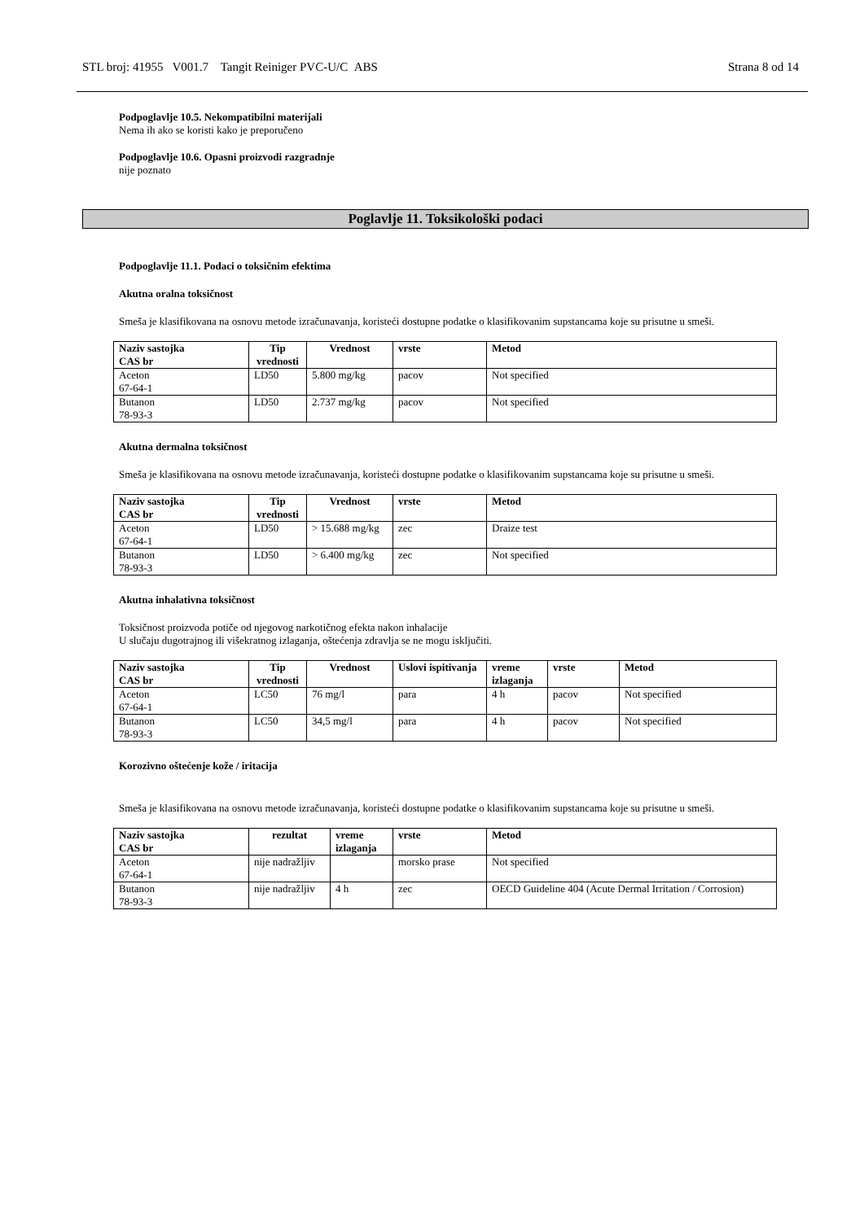STL broj: 41955 V001.7 Tangit Reiniger PVC-U/C ABS Strana 8 od 14
Podpoglavlje 10.5. Nekompatibilni materijali
Nema ih ako se koristi kako je preporučeno
Podpoglavlje 10.6. Opasni proizvodi razgradnje
nije poznato
Poglavlje 11. Toksikološki podaci
Podpoglavlje 11.1. Podaci o toksičnim efektima
Akutna oralna toksičnost
Smeša je klasifikovana na osnovu metode izračunavanja, koristeći dostupne podatke o klasifikovanim supstancama koje su prisutne u smeši.
| Naziv sastojka CAS br | Tip vrednosti | Vrednost | vrste | Metod |
| --- | --- | --- | --- | --- |
| Aceton 67-64-1 | LD50 | 5.800 mg/kg | pacov | Not specified |
| Butanon 78-93-3 | LD50 | 2.737 mg/kg | pacov | Not specified |
Akutna dermalna toksičnost
Smeša je klasifikovana na osnovu metode izračunavanja, koristeći dostupne podatke o klasifikovanim supstancama koje su prisutne u smeši.
| Naziv sastojka CAS br | Tip vrednosti | Vrednost | vrste | Metod |
| --- | --- | --- | --- | --- |
| Aceton 67-64-1 | LD50 | > 15.688 mg/kg | zec | Draize test |
| Butanon 78-93-3 | LD50 | > 6.400 mg/kg | zec | Not specified |
Akutna inhalativna toksičnost
Toksičnost proizvoda potiče od njegovog narkotičnog efekta nakon inhalacije
U slučaju dugotrajnog ili višekratnog izlaganja, oštećenja zdravlja se ne mogu isključiti.
| Naziv sastojka CAS br | Tip vrednosti | Vrednost | Uslovi ispitivanja | vreme izlaganja | vrste | Metod |
| --- | --- | --- | --- | --- | --- | --- |
| Aceton 67-64-1 | LC50 | 76 mg/l | para | 4 h | pacov | Not specified |
| Butanon 78-93-3 | LC50 | 34,5 mg/l | para | 4 h | pacov | Not specified |
Korozivno oštećenje kože / iritacija
Smeša je klasifikovana na osnovu metode izračunavanja, koristeći dostupne podatke o klasifikovanim supstancama koje su prisutne u smeši.
| Naziv sastojka CAS br | rezultat | vreme izlaganja | vrste | Metod |
| --- | --- | --- | --- | --- |
| Aceton 67-64-1 | nije nadražljiv | | morsko prase | Not specified |
| Butanon 78-93-3 | nije nadražljiv | 4 h | zec | OECD Guideline 404 (Acute Dermal Irritation / Corrosion) |